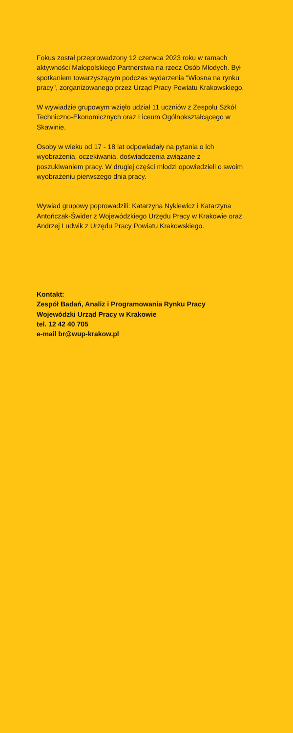Fokus został przeprowadzony 12 czerwca 2023 roku w ramach aktywności Małopolskiego Partnerstwa na rzecz Osób Młodych. Był spotkaniem towarzyszącym podczas wydarzenia "Wiosna na rynku pracy", zorganizowanego przez Urząd Pracy Powiatu Krakowskiego.
W wywiadzie grupowym wzięło udział 11 uczniów z Zespołu Szkół Techniczno-Ekonomicznych oraz Liceum Ogólnokształcącego w Skawinie.
Osoby w wieku od 17 - 18 lat odpowiadały na pytania o ich wyobrażenia, oczekiwania, doświadczenia związane z poszukiwaniem pracy. W drugiej części młodzi opowiedzieli o swoim wyobrażeniu pierwszego dnia pracy.
Wywiad grupowy poprowadzili: Katarzyna Nyklewicz i Katarzyna Antończak-Świder z Wojewódzkiego Urzędu Pracy w Krakowie oraz Andrzej Ludwik z Urzędu Pracy Powiatu Krakowskiego.
Kontakt:
Zespół Badań, Analiz i Programowania Rynku Pracy
Wojewódzki Urząd Pracy w Krakowie
tel. 12 42 40 705
e-mail br@wup-krakow.pl